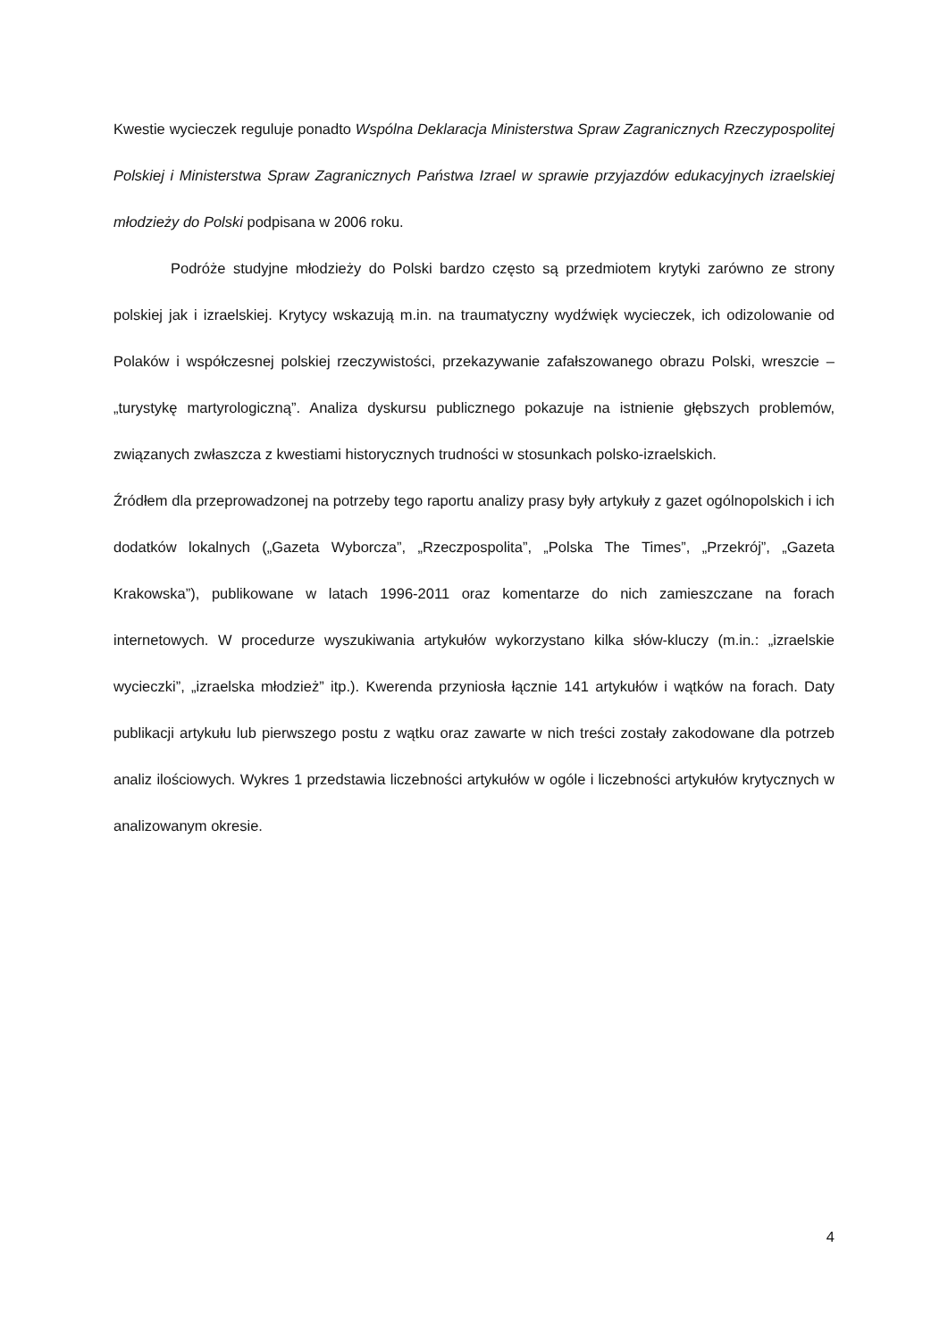Kwestie wycieczek reguluje ponadto Wspólna Deklaracja Ministerstwa Spraw Zagranicznych Rzeczypospolitej Polskiej i Ministerstwa Spraw Zagranicznych Państwa Izrael w sprawie przyjazdów edukacyjnych izraelskiej młodzieży do Polski podpisana w 2006 roku.
Podróże studyjne młodzieży do Polski bardzo często są przedmiotem krytyki zarówno ze strony polskiej jak i izraelskiej. Krytycy wskazują m.in. na traumatyczny wydźwięk wycieczek, ich odizolowanie od Polaków i współczesnej polskiej rzeczywistości, przekazywanie zafałszowanego obrazu Polski, wreszcie – „turystykę martyrologiczną”. Analiza dyskursu publicznego pokazuje na istnienie głębszych problemów, związanych zwłaszcza z kwestiami historycznych trudności w stosunkach polsko-izraelskich.
Źródłem dla przeprowadzonej na potrzeby tego raportu analizy prasy były artykuły z gazet ogólnopolskich i ich dodatków lokalnych („Gazeta Wyborcza”, „Rzeczpospolita”, „Polska The Times”, „Przekrój”, „Gazeta Krakowska”), publikowane w latach 1996-2011 oraz komentarze do nich zamieszczane na forach internetowych. W procedurze wyszukiwania artykułów wykorzystano kilka słów-kluczy (m.in.: „izraelskie wycieczki”, „izraelska młodzież” itp.). Kwerenda przyniosła łącznie 141 artykułów i wątków na forach. Daty publikacji artykułu lub pierwszego postu z wątku oraz zawarte w nich treści zostały zakodowane dla potrzeb analiz ilościowych. Wykres 1 przedstawia liczebności artykułów w ogóle i liczebności artykułów krytycznych w analizowanym okresie.
4